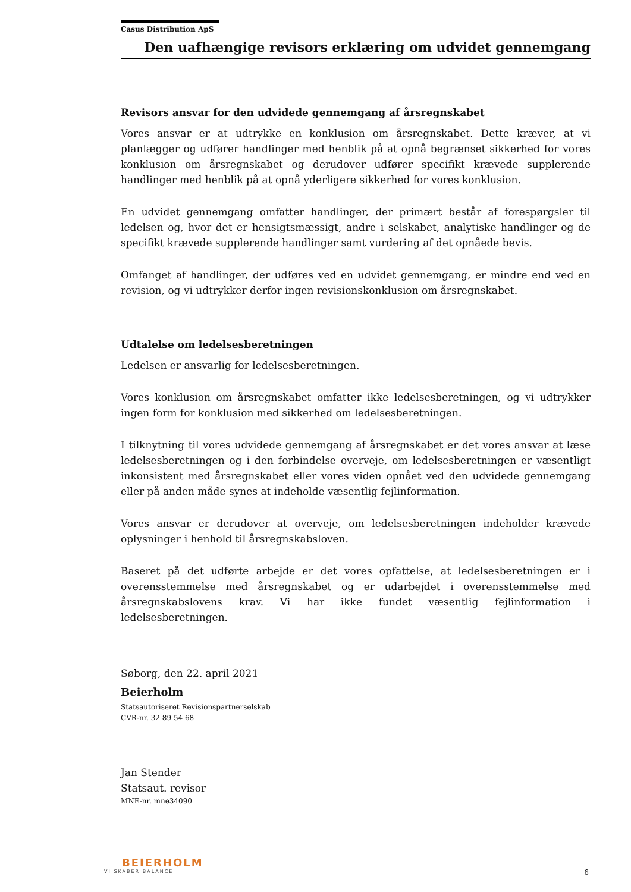Casus Distribution ApS
Den uafhængige revisors erklæring om udvidet gennemgang
Revisors ansvar for den udvidede gennemgang af årsregnskabet
Vores ansvar er at udtrykke en konklusion om årsregnskabet. Dette kræver, at vi planlægger og udfører handlinger med henblik på at opnå begrænset sikkerhed for vores konklusion om årsregnskabet og derudover udfører specifikt krævede supplerende handlinger med henblik på at opnå yderligere sikkerhed for vores konklusion.
En udvidet gennemgang omfatter handlinger, der primært består af forespørgsler til ledelsen og, hvor det er hensigtsmæssigt, andre i selskabet, analytiske handlinger og de specifikt krævede supplerende handlinger samt vurdering af det opnåede bevis.
Omfanget af handlinger, der udføres ved en udvidet gennemgang, er mindre end ved en revision, og vi udtrykker derfor ingen revisionskonklusion om årsregnskabet.
Udtalelse om ledelsesberetningen
Ledelsen er ansvarlig for ledelsesberetningen.
Vores konklusion om årsregnskabet omfatter ikke ledelsesberetningen, og vi udtrykker ingen form for konklusion med sikkerhed om ledelsesberetningen.
I tilknytning til vores udvidede gennemgang af årsregnskabet er det vores ansvar at læse ledelsesberetningen og i den forbindelse overveje, om ledelsesberetningen er væsentligt inkonsistent med årsregnskabet eller vores viden opnået ved den udvidede gennemgang eller på anden måde synes at indeholde væsentlig fejlinformation.
Vores ansvar er derudover at overveje, om ledelsesberetningen indeholder krævede oplysninger i henhold til årsregnskabsloven.
Baseret på det udførte arbejde er det vores opfattelse, at ledelsesberetningen er i overensstemmelse med årsregnskabet og er udarbejdet i overensstemmelse med årsregnskabslovens krav. Vi har ikke fundet væsentlig fejlinformation i ledelsesberetningen.
Søborg, den 22. april 2021
Beierholm
Statsautoriseret Revisionspartnerselskab
CVR-nr. 32 89 54 68
Jan Stender
Statsaut. revisor
MNE-nr. mne34090
BEIERHOLM
VI SKABER BALANCE
6